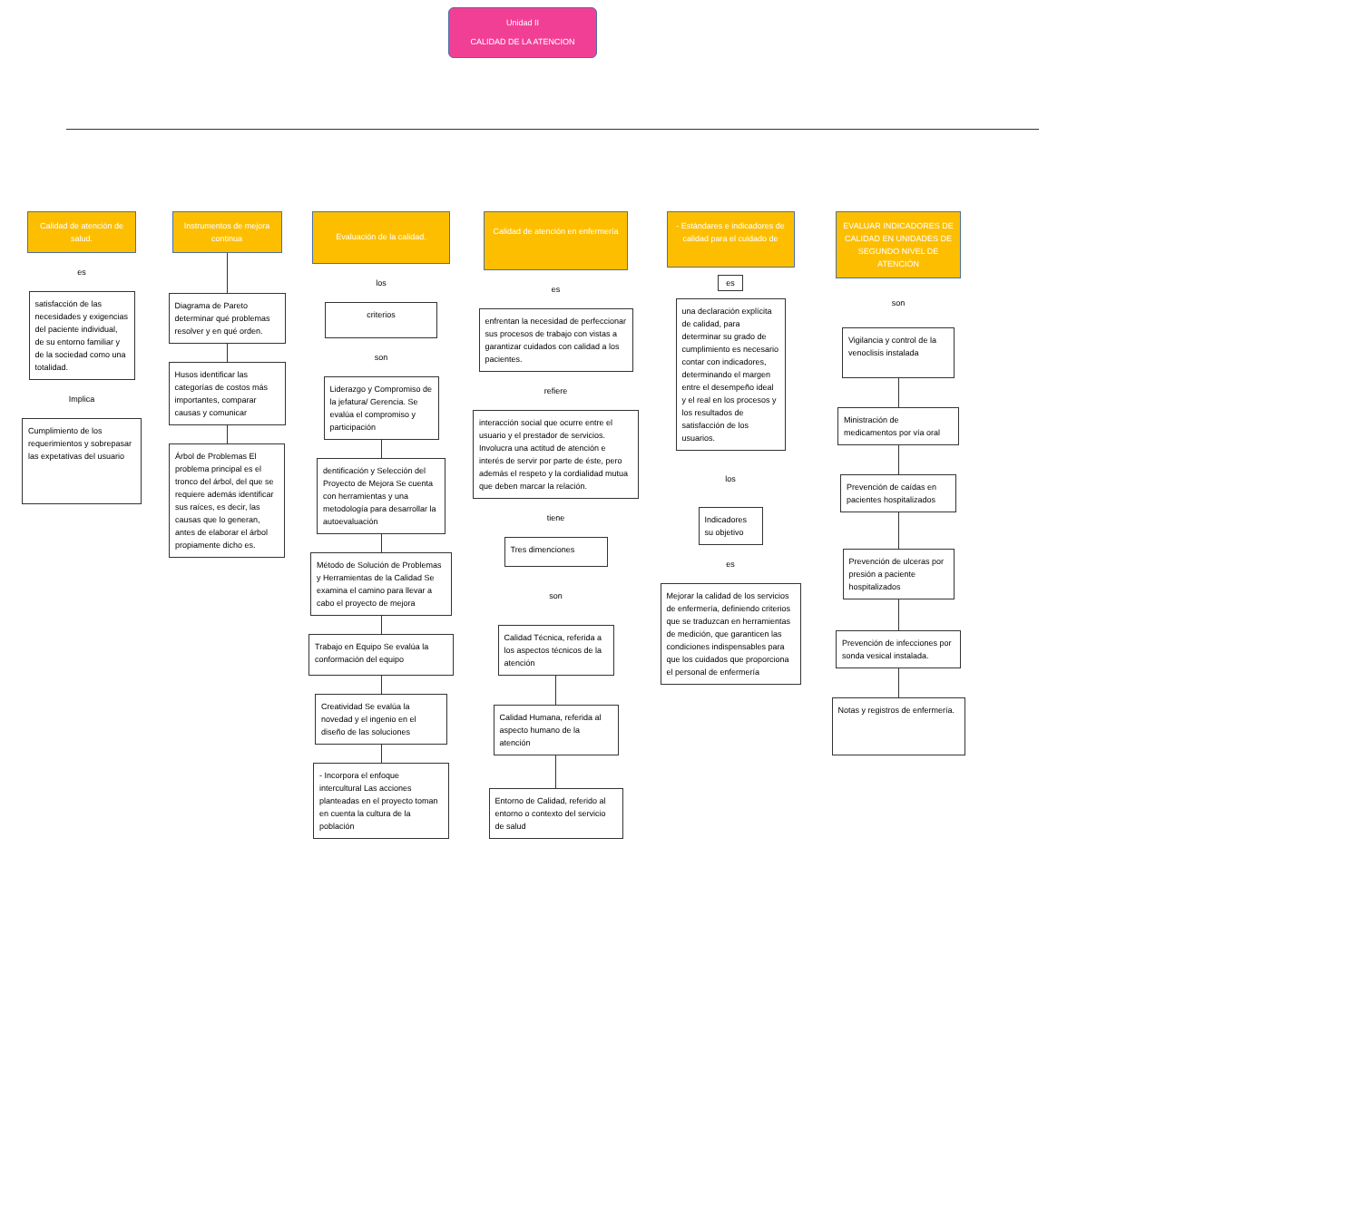Unidad II
CALIDAD DE LA ATENCION
Calidad de atención de salud.
es
satisfacción de las necesidades y exigencias del paciente individual, de su entorno familiar y de la sociedad como una totalidad.
Implica
Cumplimiento de los requerimientos y sobrepasar las expetativas del usuario
Instrumentos de mejora continua
Diagrama de Pareto determinar qué problemas resolver y en qué orden.
Husos identificar las categorías de costos más importantes, comparar causas y comunicar
Árbol de Problemas El problema principal es el tronco del árbol, del que se requiere además identificar sus raíces, es decir, las causas que lo generan, antes de elaborar el árbol propiamente dicho es.
Evaluación de la calidad.
los
criterios
son
Liderazgo y Compromiso de la jefatura/ Gerencia. Se evalúa el compromiso y participación
dentificación y Selección del Proyecto de Mejora Se cuenta con herramientas y una metodología para desarrollar la autoevaluación
Método de Solución de Problemas y Herramientas de la Calidad Se examina el camino para llevar a cabo el proyecto de mejora
Trabajo en Equipo Se evalúa la conformación del equipo
Creatividad Se evalúa la novedad y el ingenio en el diseño de las soluciones
- Incorpora el enfoque intercultural Las acciones planteadas en el proyecto toman en cuenta la cultura de la población
Calidad de atención en enfermería
es
enfrentan la necesidad de perfeccionar sus procesos de trabajo con vistas a garantizar cuidados con calidad a los pacientes.
refiere
interacción social que ocurre entre el usuario y el prestador de servicios. Involucra una actitud de atención e interés de servir por parte de éste, pero además el respeto y la cordialidad mutua que deben marcar la relación.
tiene
Tres dimenciones
son
Calidad Técnica, referida a los aspectos técnicos de la atención
Calidad Humana, referida al aspecto humano de la atención
Entorno de Calidad, referido al entorno o contexto del servicio de salud
- Estándares e indicadores de calidad para el cuidado de
es
una declaración explícita de calidad, para determinar su grado de cumplimiento es necesario contar con indicadores, determinando el margen entre el desempeño ideal y el real en los procesos y los resultados de satisfacción de los usuarios.
los
Indicadores su objetivo
es
Mejorar la calidad de los servicios de enfermería, definiendo criterios que se traduzcan en herramientas de medición, que garanticen las condiciones indispensables para que los cuidados que proporciona el personal de enfermería
EVALUAR INDICADORES DE CALIDAD EN UNIDADES DE SEGUNDO NIVEL DE ATENCIÓN
son
Vigilancia y control de la venoclisis instalada
Ministración de medicamentos por vía oral
Prevención de caídas en pacientes hospitalizados
Prevención de ulceras por presión a paciente hospitalizados
Prevención de infecciones por sonda vesical instalada.
Notas y registros de enfermería.